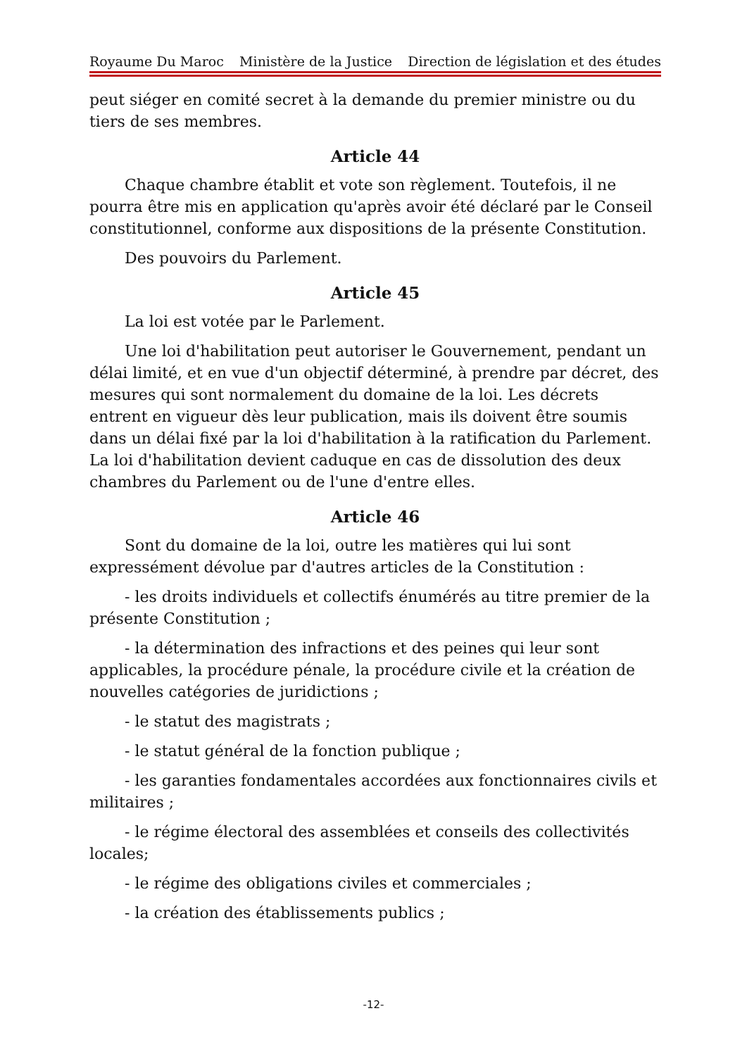Royaume Du Maroc Ministère de la Justice Direction de législation et des études
peut siéger en comité secret à la demande du premier ministre ou du tiers de ses membres.
Article 44
Chaque chambre établit et vote son règlement. Toutefois, il ne pourra être mis en application qu'après avoir été déclaré par le Conseil constitutionnel, conforme aux dispositions de la présente Constitution.
Des pouvoirs du Parlement.
Article 45
La loi est votée par le Parlement.
Une loi d'habilitation peut autoriser le Gouvernement, pendant un délai limité, et en vue d'un objectif déterminé, à prendre par décret, des mesures qui sont normalement du domaine de la loi. Les décrets entrent en vigueur dès leur publication, mais ils doivent être soumis dans un délai fixé par la loi d'habilitation à la ratification du Parlement. La loi d'habilitation devient caduque en cas de dissolution des deux chambres du Parlement ou de l'une d'entre elles.
Article 46
Sont du domaine de la loi, outre les matières qui lui sont expressément dévolue par d'autres articles de la Constitution :
- les droits individuels et collectifs énumérés au titre premier de la présente Constitution ;
- la détermination des infractions et des peines qui leur sont applicables, la procédure pénale, la procédure civile et la création de nouvelles catégories de juridictions ;
- le statut des magistrats ;
- le statut général de la fonction publique ;
- les garanties fondamentales accordées aux fonctionnaires civils et militaires ;
- le régime électoral des assemblées et conseils des collectivités locales;
- le régime des obligations civiles et commerciales ;
- la création des établissements publics ;
-12-